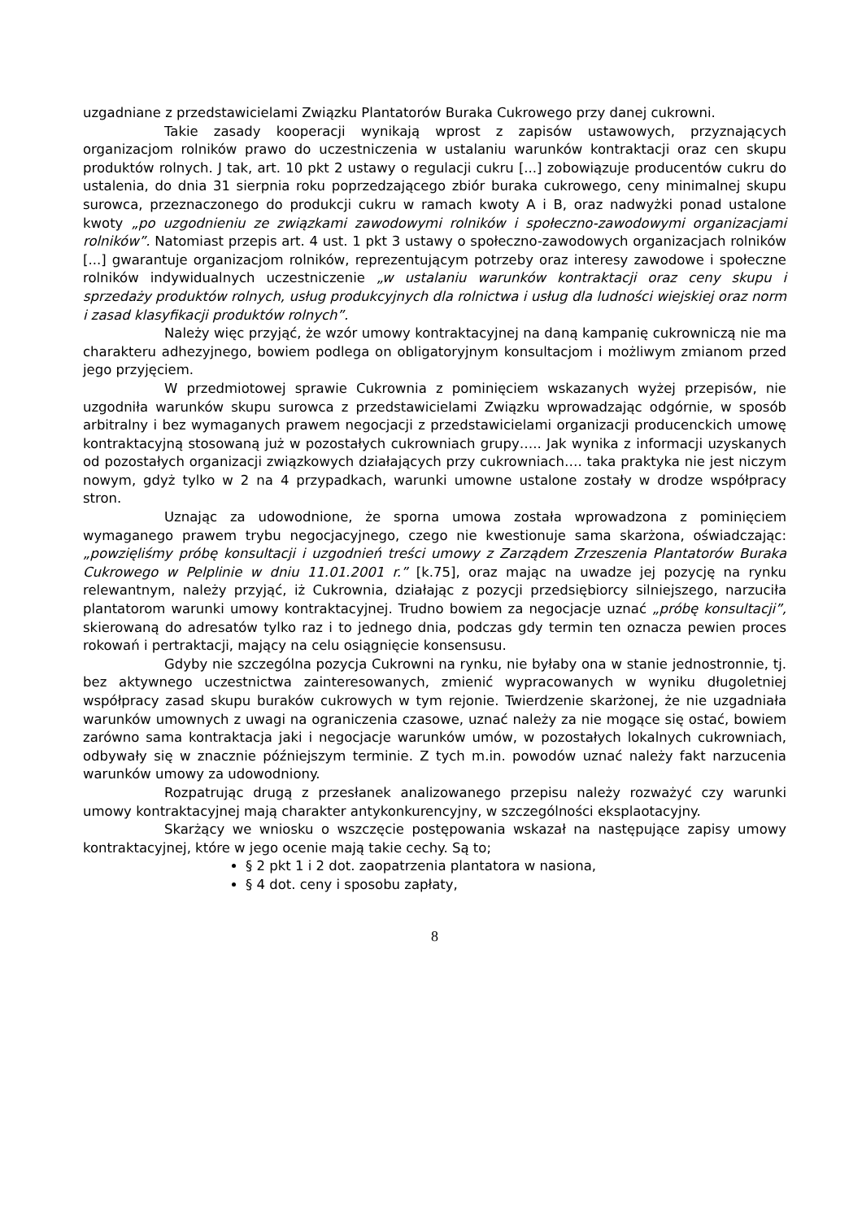uzgadniane z przedstawicielami Związku Plantatorów Buraka Cukrowego przy danej cukrowni.
Takie zasady kooperacji wynikają wprost z zapisów ustawowych, przyznających organizacjom rolników prawo do uczestniczenia w ustalaniu warunków kontraktacji oraz cen skupu produktów rolnych. J tak, art. 10 pkt 2 ustawy o regulacji cukru [...] zobowiązuje producentów cukru do ustalenia, do dnia 31 sierpnia roku poprzedzającego zbiór buraka cukrowego, ceny minimalnej skupu surowca, przeznaczonego do produkcji cukru w ramach kwoty A i B, oraz nadwyżki ponad ustalone kwoty „po uzgodnieniu ze związkami zawodowymi rolników i społeczno-zawodowymi organizacjami rolników”. Natomiast przepis art. 4 ust. 1 pkt 3 ustawy o społeczno-zawodowych organizacjach rolników [...] gwarantuje organizacjom rolników, reprezentującym potrzeby oraz interesy zawodowe i społeczne rolników indywidualnych uczestniczenie „w ustalaniu warunków kontraktacji oraz ceny skupu i sprzedaży produktów rolnych, usług produkcyjnych dla rolnictwa i usług dla ludności wiejskiej oraz norm i zasad klasyfikacji produktów rolnych”.
Należy więc przyjąć, że wzór umowy kontraktacyjnej na daną kampanię cukrowniczą nie ma charakteru adhezyjnego, bowiem podlega on obligatoryjnym konsultacjom i możliwym zmianom przed jego przyjęciem.
W przedmiotowej sprawie Cukrownia z pominięciem wskazanych wyżej przepisów, nie uzgodniła warunków skupu surowca z przedstawicielami Związku wprowadzając odgórnie, w sposób arbitralny i bez wymaganych prawem negocjacji z przedstawicielami organizacji producenckich umowę kontraktacyjną stosowaną już w pozostałych cukrowniach grupy….. Jak wynika z informacji uzyskanych od pozostałych organizacji związkowych działających przy cukrowniach…. taka praktyka nie jest niczym nowym, gdyż tylko w 2 na 4 przypadkach, warunki umowne ustalone zostały w drodze współpracy stron.
Uznając za udowodnione, że sporna umowa została wprowadzona z pominięciem wymaganego prawem trybu negocjacyjnego, czego nie kwestionuje sama skarżona, oświadczając: „powzięliśmy próbę konsultacji i uzgodnień treści umowy z Zarządem Zrzeszenia Plantatorów Buraka Cukrowego w Pelplinie w dniu 11.01.2001 r.” [k.75], oraz mając na uwadze jej pozycję na rynku relewantnym, należy przyjąć, iż Cukrownia, działając z pozycji przedsiębiorcy silniejszego, narzuciła plantatorom warunki umowy kontraktacyjnej. Trudno bowiem za negocjacje uznać „próbę konsultacji”, skierowaną do adresatów tylko raz i to jednego dnia, podczas gdy termin ten oznacza pewien proces rokowań i pertraktacji, mający na celu osiągnięcie konsensusu.
Gdyby nie szczególna pozycja Cukrowni na rynku, nie byłaby ona w stanie jednostronnie, tj. bez aktywnego uczestnictwa zainteresowanych, zmienić wypracowanych w wyniku długoletniej współpracy zasad skupu buraków cukrowych w tym rejonie. Twierdzenie skarżonej, że nie uzgadniała warunków umownych z uwagi na ograniczenia czasowe, uznać należy za nie mogące się ostać, bowiem zarówno sama kontraktacja jaki i negocjacje warunków umów, w pozostałych lokalnych cukrowniach, odbywały się w znacznie późniejszym terminie. Z tych m.in. powodów uznać należy fakt narzucenia warunków umowy za udowodniony.
Rozpatrując drugą z przesłanek analizowanego przepisu należy rozważyć czy warunki umowy kontraktacyjnej mają charakter antykonkurencyjny, w szczególności eksplaotacyjny.
Skarżący we wniosku o wszczęcie postępowania wskazał na następujące zapisy umowy kontraktacyjnej, które w jego ocenie mają takie cechy. Są to;
§ 2 pkt 1 i 2 dot. zaopatrzenia plantatora w nasiona,
§ 4 dot. ceny i sposobu zapłaty,
8